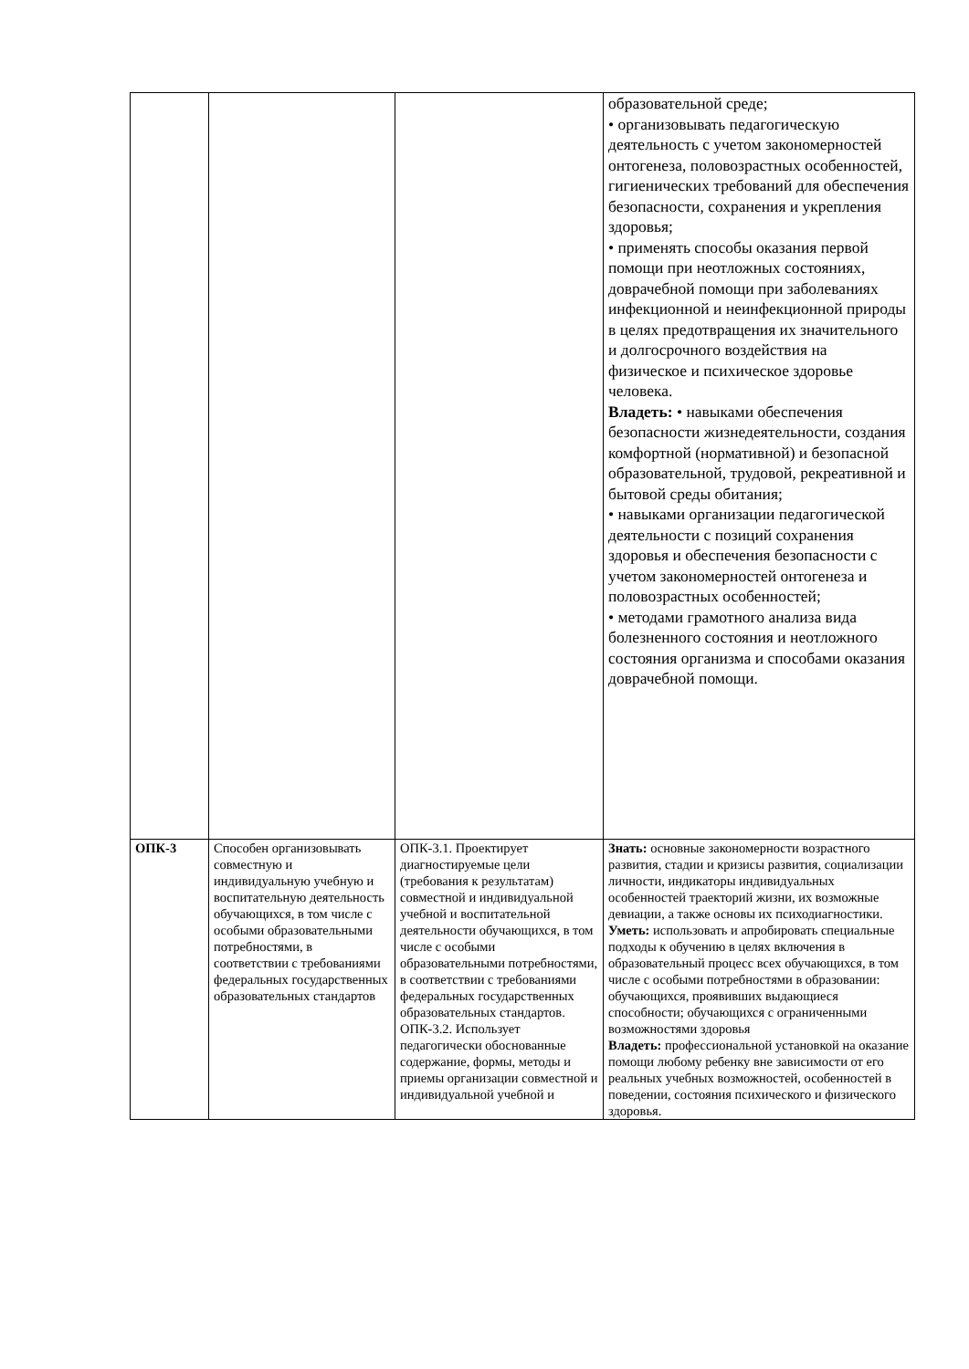| | | | образовательной среде; • организовывать педагогическую деятельность с учетом закономерностей онтогенеза, половозрастных особенностей, гигиенических требований для обеспечения безопасности, сохранения и укрепления здоровья; • применять способы оказания первой помощи при неотложных состояниях, доврачебной помощи при заболеваниях инфекционной и неинфекционной природы в целях предотвращения их значительного и долгосрочного воздействия на физическое и психическое здоровье человека. Владеть: • навыками обеспечения безопасности жизнедеятельности, создания комфортной (нормативной) и безопасной образовательной, трудовой, рекреативной и бытовой среды обитания; • навыками организации педагогической деятельности с позиций сохранения здоровья и обеспечения безопасности с учетом закономерностей онтогенеза и половозрастных особенностей; • методами грамотного анализа вида болезненного состояния и неотложного состояния организма и способами оказания доврачебной помощи. |
| ОПК-3 | Способен организовывать совместную и индивидуальную учебную и воспитательную деятельность обучающихся, в том числе с особыми образовательными потребностями, в соответствии с требованиями федеральных государственных образовательных стандартов | ОПК-3.1. Проектирует диагностируемые цели (требования к результатам) совместной и индивидуальной учебной и воспитательной деятельности обучающихся, в том числе с особыми образовательными потребностями, в соответствии с требованиями федеральных государственных образовательных стандартов. ОПК-3.2. Использует педагогически обоснованные содержание, формы, методы и приемы организации совместной и индивидуальной учебной и | Знать: основные закономерности возрастного развития, стадии и кризисы развития, социализации личности, индикаторы индивидуальных особенностей траекторий жизни, их возможные девиации, а также основы их психодиагностики. Уметь: использовать и апробировать специальные подходы к обучению в целях включения в образовательный процесс всех обучающихся, в том числе с особыми потребностями в образовании: обучающихся, проявивших выдающиеся способности; обучающихся с ограниченными возможностями здоровья Владеть: профессиональной установкой на оказание помощи любому ребенку вне зависимости от его реальных учебных возможностей, особенностей в поведении, состояния психического и физического здоровья. |